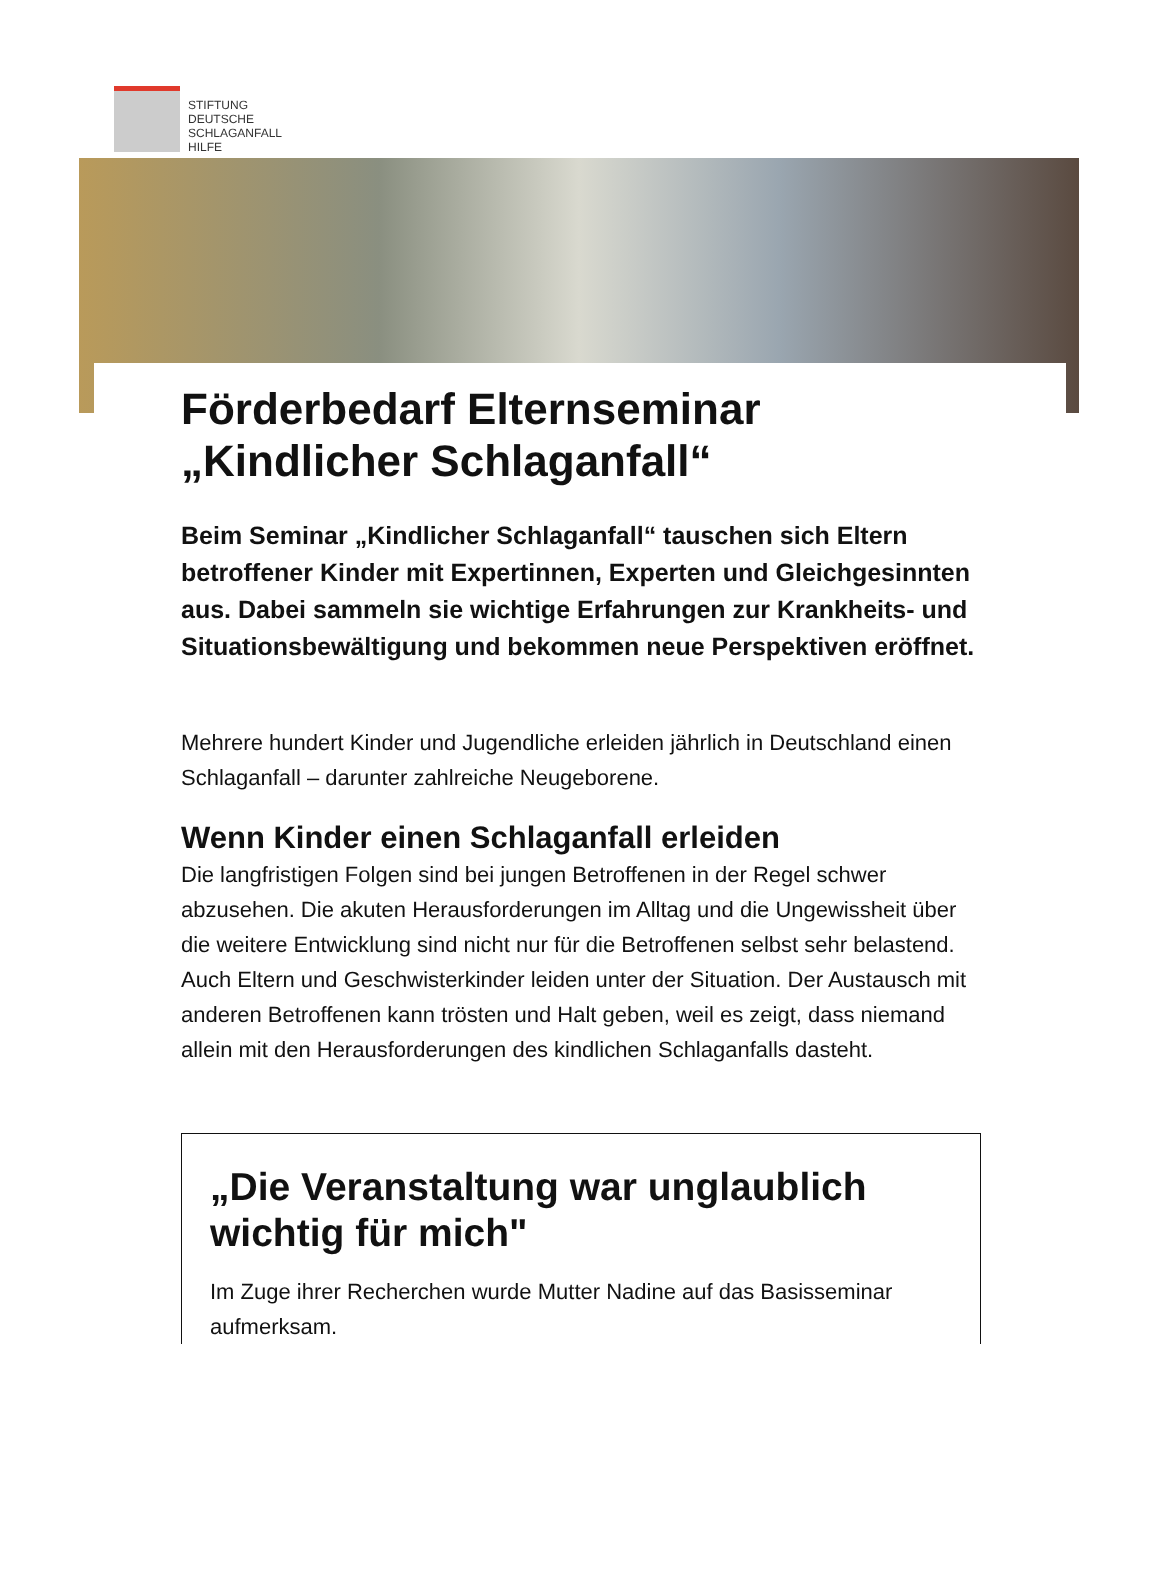STIFTUNG
DEUTSCHE
SCHLAGANFALL
HILFE
Förderbedarf Elternseminar „Kindlicher Schlaganfall“
Beim Seminar „Kindlicher Schlaganfall“ tauschen sich Eltern betroffener Kinder mit Expertinnen, Experten und Gleichgesinnten aus. Dabei sammeln sie wichtige Erfahrungen zur Krankheits- und Situationsbewältigung und bekommen neue Perspektiven eröffnet.
Mehrere hundert Kinder und Jugendliche erleiden jährlich in Deutschland einen Schlaganfall – darunter zahlreiche Neugeborene.
Wenn Kinder einen Schlaganfall erleiden
Die langfristigen Folgen sind bei jungen Betroffenen in der Regel schwer abzusehen. Die akuten Herausforderungen im Alltag und die Ungewissheit über die weitere Entwicklung sind nicht nur für die Betroffenen selbst sehr belastend. Auch Eltern und Geschwisterkinder leiden unter der Situation. Der Austausch mit anderen Betroffenen kann trösten und Halt geben, weil es zeigt, dass niemand allein mit den Herausforderungen des kindlichen Schlaganfalls dasteht.
„Die Veranstaltung war unglaublich wichtig für mich"
Im Zuge ihrer Recherchen wurde Mutter Nadine auf das Basisseminar aufmerksam.